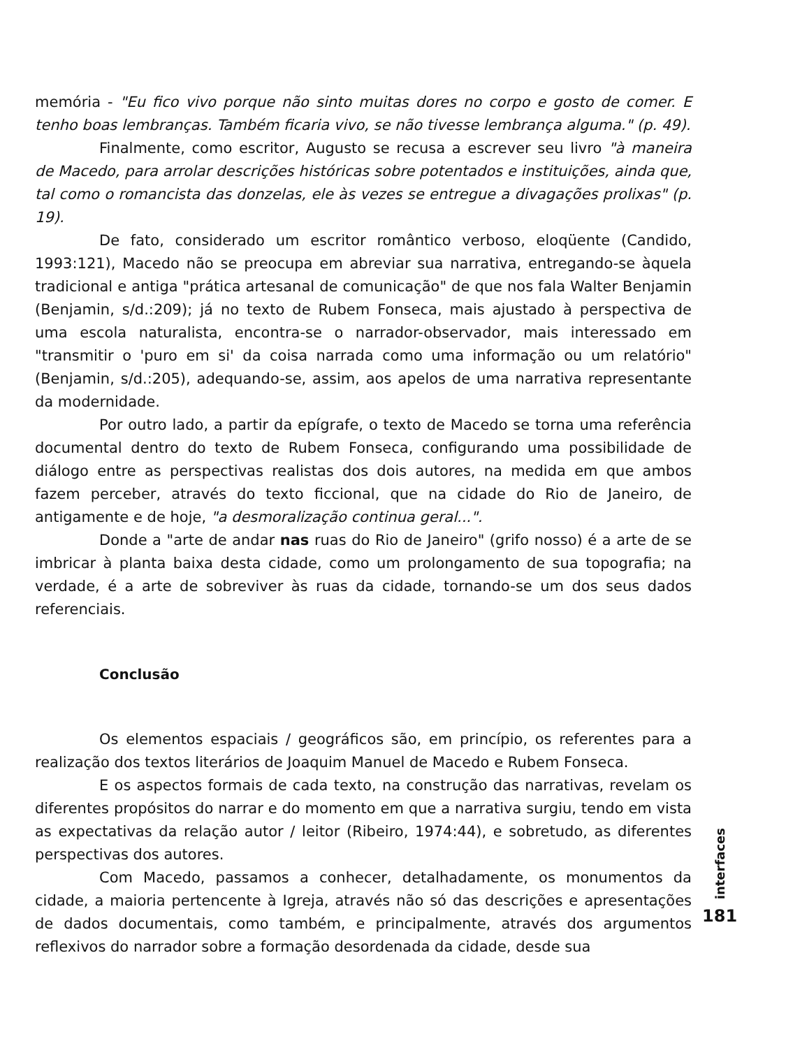memória - "Eu fico vivo porque não sinto muitas dores no corpo e gosto de comer. E tenho boas lembranças. Também ficaria vivo, se não tivesse lembrança alguma." (p. 49).
Finalmente, como escritor, Augusto se recusa a escrever seu livro "à maneira de Macedo, para arrolar descrições históricas sobre potentados e instituições, ainda que, tal como o romancista das donzelas, ele às vezes se entregue a divagações prolixas" (p. 19).
De fato, considerado um escritor romântico verboso, eloqüente (Candido, 1993:121), Macedo não se preocupa em abreviar sua narrativa, entregando-se àquela tradicional e antiga "prática artesanal de comunicação" de que nos fala Walter Benjamin (Benjamin, s/d.:209); já no texto de Rubem Fonseca, mais ajustado à perspectiva de uma escola naturalista, encontra-se o narrador-observador, mais interessado em "transmitir o 'puro em si' da coisa narrada como uma informação ou um relatório" (Benjamin, s/d.:205), adequando-se, assim, aos apelos de uma narrativa representante da modernidade.
Por outro lado, a partir da epígrafe, o texto de Macedo se torna uma referência documental dentro do texto de Rubem Fonseca, configurando uma possibilidade de diálogo entre as perspectivas realistas dos dois autores, na medida em que ambos fazem perceber, através do texto ficcional, que na cidade do Rio de Janeiro, de antigamente e de hoje, "a desmoralização continua geral...".
Donde a "arte de andar nas ruas do Rio de Janeiro" (grifo nosso) é a arte de se imbricar à planta baixa desta cidade, como um prolongamento de sua topografia; na verdade, é a arte de sobreviver às ruas da cidade, tornando-se um dos seus dados referenciais.
Conclusão
Os elementos espaciais / geográficos são, em princípio, os referentes para a realização dos textos literários de Joaquim Manuel de Macedo e Rubem Fonseca.
E os aspectos formais de cada texto, na construção das narrativas, revelam os diferentes propósitos do narrar e do momento em que a narrativa surgiu, tendo em vista as expectativas da relação autor / leitor (Ribeiro, 1974:44), e sobretudo, as diferentes perspectivas dos autores.
Com Macedo, passamos a conhecer, detalhadamente, os monumentos da cidade, a maioria pertencente à Igreja, através não só das descrições e apresentações de dados documentais, como também, e principalmente, através dos argumentos reflexivos do narrador sobre a formação desordenada da cidade, desde sua
interfaces
181